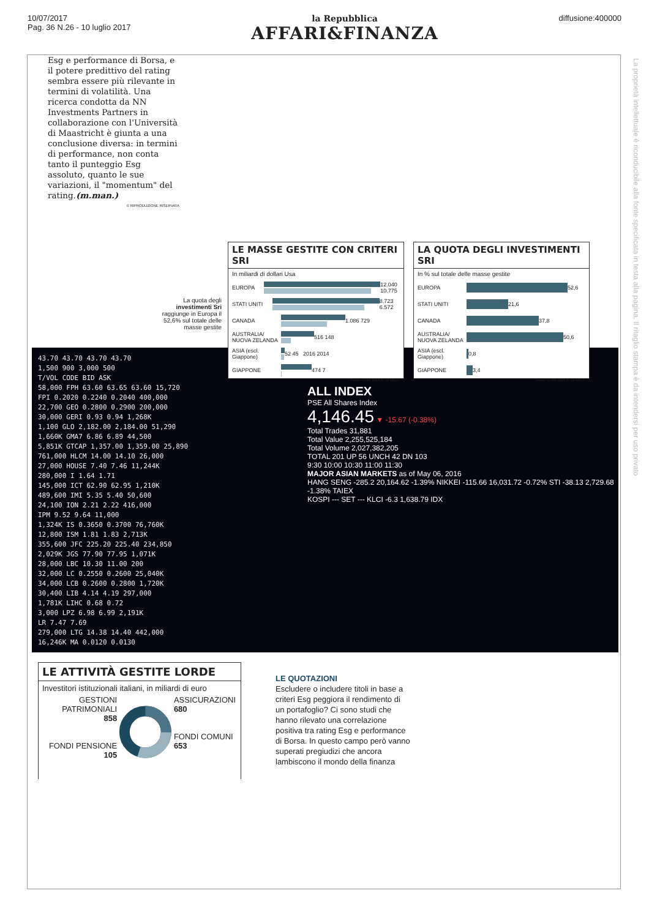10/07/2017
Pag. 36 N.26 - 10 luglio 2017
la Repubblica
AFFARI&FINANZA
diffusione:400000
La proprietà intellettuale è riconducibile alla fonte specificata in testa alla pagina. Il ritaglio stampa è da intendersi per uso privato
Esg e performance di Borsa, e il potere predittivo del rating sembra essere più rilevante in termini di volatilità. Una ricerca condotta da NN Investments Partners in collaborazione con l'Università di Maastricht è giunta a una conclusione diversa: in termini di performance, non conta tanto il punteggio Esg assoluto, quanto le sue variazioni, il "momentum" del rating.(m.man.)
© RIPRODUZIONE RISERVATA
La quota degli investimenti Sri raggiunge in Europa il 52,6% sul totale delle masse gestite
43.70 43.70 43.70 43.70
1,500 900 3,000 500
T/VOL CODE BID ASK
58,000 FPH 63.60 63.65 63.60 15,720
FPI 0.2020 0.2240 0.2040 400,000
22,700 GEO 0.2800 0.2900 200,000
30,000 GERI 0.93 0.94 1,268K
1,100 GLO 2,182.00 2,184.00 51,290
1,660K GMA7 6.86 6.89 44,500
5,851K GTCAP 1,357.00 1,359.00 25,890
761,000 HLCM 14.00 14.10 26,000
27,000 HOUSE 7.40 7.46 11,244K
280,000 I 1.64 1.71
145,000 ICT 62.90 62.95 1,210K
489,600 IMI 5.35 5.40 50,600
24,100 ION 2.21 2.22 416,000
IPM 9.52 9.64 11,000
1,324K IS 0.3650 0.3700 76,760K
12,800 ISM 1.81 1.83 2,713K
355,600 JFC 225.20 225.40 234,850
2,029K JGS 77.90 77.95 1,071K
28,000 LBC 10.30 11.00 200
32,000 LC 0.2550 0.2600 25,040K
34,000 LCB 0.2600 0.2800 1,720K
30,400 LIB 4.14 4.19 297,000
1,781K LIHC 0.68 0.72
3,000 LPZ 6.98 6.99 2,191K
LR 7.47 7.69
279,000 LTG 14.38 14.40 442,000
16,246K MA 0.0120 0.0130
ALL INDEX
PSE All Shares Index
4,146.45 ▼ -15.67 (-0.38%)
Total Trades 31,881
Total Value 2,255,525,184
Total Volume 2,027,382,205
TOTAL 201 UP 56 UNCH 42 DN 103
9:30 10:00 10:30 11:00 11:30
MAJOR ASIAN MARKETS as of May 06, 2016
HANG SENG -285.2 20,164.62 -1.39% NIKKEI -115.66 16,031.72 -0.72% STI -38.13 2,729.68 -1.38% TAIEX
KOSPI --- SET --- KLCI -6.3 1,638.79 IDX
LE MASSE GESTITE CON CRITERI SRI
In miliardi di dollari Usa
EUROPA
12.040 10.775
STATI UNITI
8.723 6.572
CANADA
1.086 729
AUSTRALIA/ NUOVA ZELANDA
516 148
ASIA (escl. Giappone)
52 45 2016 2014
GIAPPONE
474 7
Fonte: GSIR 2016 S. DI MEO
LA QUOTA DEGLI INVESTIMENTI SRI
In % sul totale delle masse gestite
EUROPA
52,6
STATI UNITI
21,6
CANADA
37,8
AUSTRALIA/ NUOVA ZELANDA
50,6
ASIA (escl. Giappone)
0,8
GIAPPONE
3,4
Fonte: GSIR 2016 S. DI MEO
LE ATTIVITÀ GESTITE LORDE
Investitori istituzionali italiani, in miliardi di euro
GESTIONI PATRIMONIALI
858
FONDI PENSIONE
105
ASSICURAZIONI
680
FONDI COMUNI
653
LE QUOTAZIONI
Escludere o includere titoli in base a criteri Esg peggiora il rendimento di un portafoglio? Ci sono studi che hanno rilevato una correlazione positiva tra rating Esg e performance di Borsa. In questo campo però vanno superati pregiudizi che ancora lambiscono il mondo della finanza